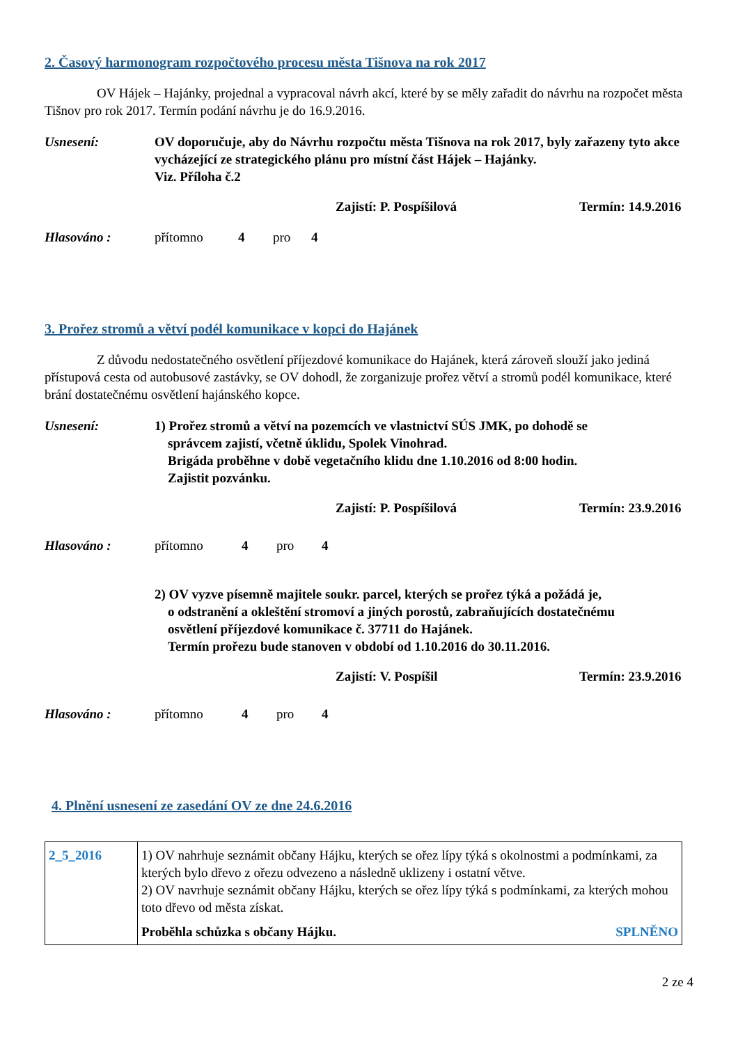2. Časový harmonogram rozpočtového procesu města Tišnova na rok 2017
OV Hájek – Hajánky, projednal a vypracoval návrh akcí, které by se měly zařadit do návrhu na rozpočet města Tišnov pro rok 2017. Termín podání návrhu je do 16.9.2016.
Usnesení: OV doporučuje, aby do Návrhu rozpočtu města Tišnova na rok 2017, byly zařazeny tyto akce vycházející ze strategického plánu pro místní část Hájek – Hajánky.
Viz. Příloha č.2
Zajistí: P. Pospíšilová Termín: 14.9.2016
Hlasováno : přítomno 4 pro 4
3. Prořez stromů a větví podél komunikace v kopci do Hajánek
Z důvodu nedostatečného osvětlení příjezdové komunikace do Hajánek, která zároveň slouží jako jediná přístupová cesta od autobusové zastávky, se OV dohodl, že zorganizuje prořez větví a stromů podél komunikace, které brání dostatečnému osvětlení hajánského kopce.
Usnesení: 1) Prořez stromů a větví na pozemcích ve vlastnictví SÚS JMK, po dohodě se
správcem zajistí, včetně úklidu, Spolek Vinohrad.
Brigáda proběhne v době vegetačního klidu dne 1.10.2016 od 8:00 hodin.
Zajistit pozvánku.
Zajistí: P. Pospíšilová Termín: 23.9.2016
Hlasováno : přítomno 4 pro 4
2) OV vyzve písemně majitele soukr. parcel, kterých se prořez týká a požádá je,
o odstranění a okleštění stromoví a jiných porostů, zabraňujících dostatečnému
osvětlení příjezdové komunikace č. 37711 do Hajánek.
Termín prořezu bude stanoven v období od 1.10.2016 do 30.11.2016.
Zajistí: V. Pospíšil Termín: 23.9.2016
Hlasováno : přítomno 4 pro 4
4. Plnění usnesení ze zasedání OV ze dne 24.6.2016
| 2_5_2016 | 1) OV nahrhuje seznámit občany Hájku, kterých se ořez lípy týká s okolnostmi a podmínkami, za kterých bylo dřevo z ořezu odvezeno a následně uklizeny i ostatní větve. 2) OV navrhuje seznámit občany Hájku, kterých se ořez lípy týká s podmínkami, za kterých mohou toto dřevo od města získat. Proběhla schůzka s občany Hájku. SPLNĚNO |
2 ze 4